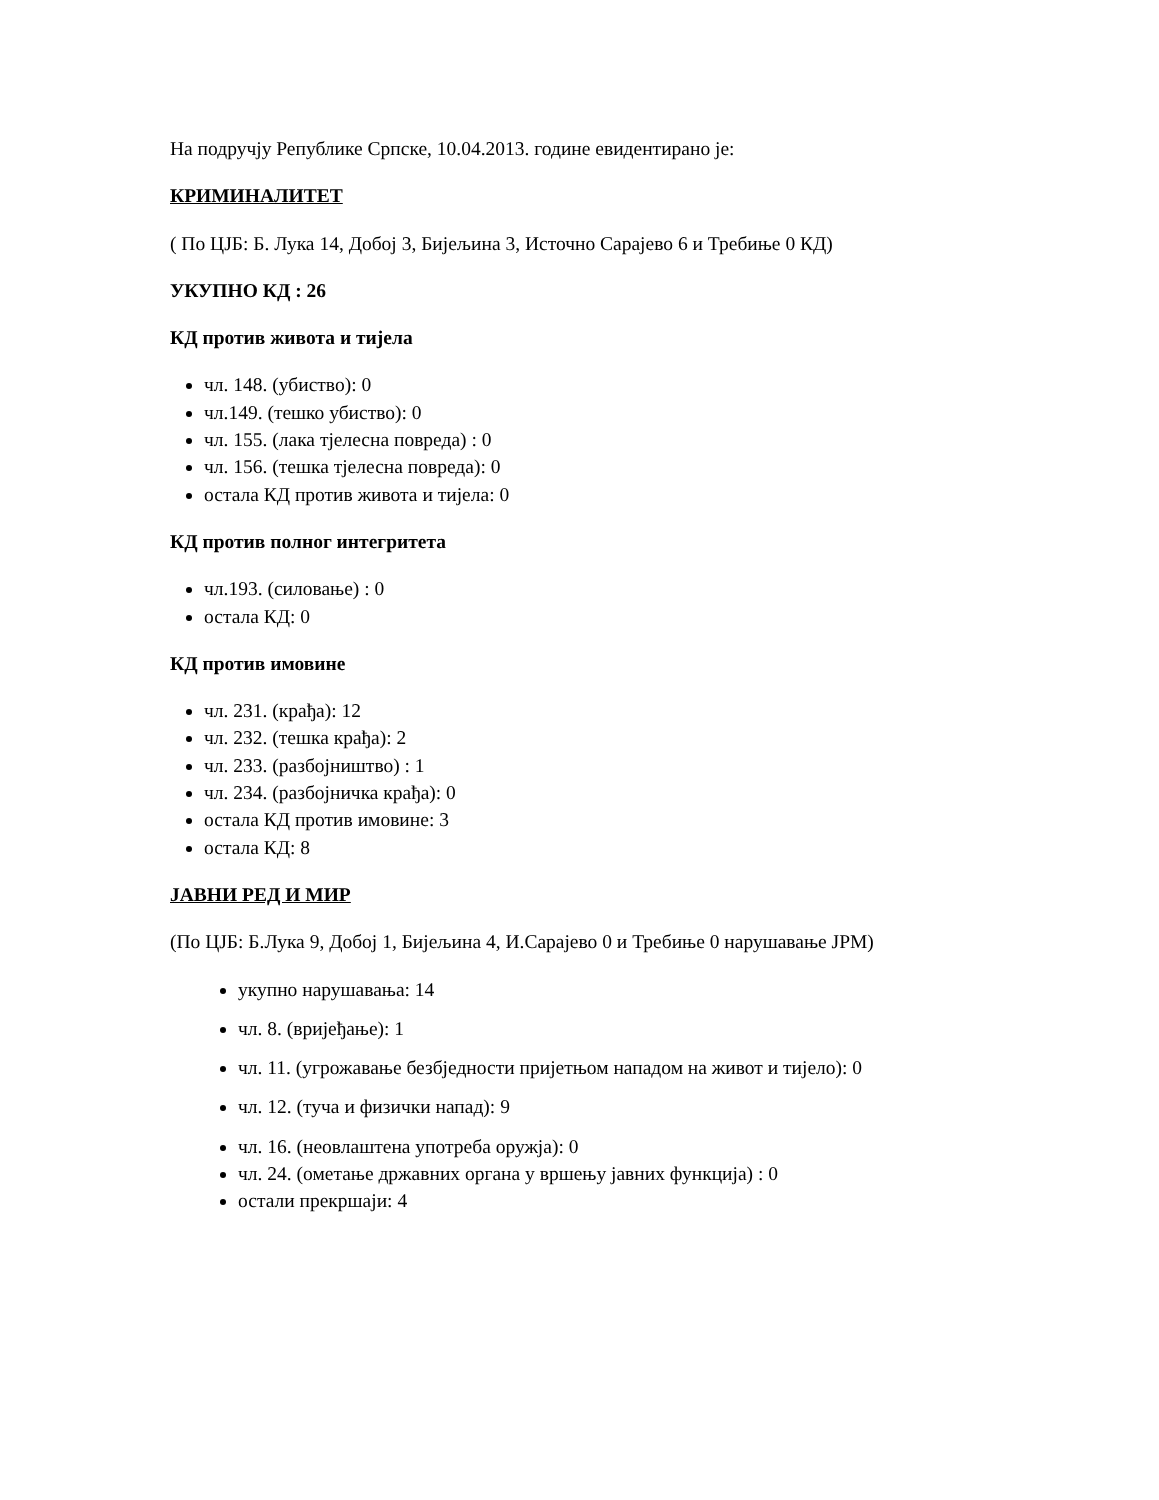На подручју Републике Српске, 10.04.2013. године евидентирано је:
КРИМИНАЛИТЕТ
( По ЦЈБ: Б. Лука 14, Добој 3, Бијељина 3, Источно Сарајево 6 и Требиње 0 КД)
УКУПНО КД : 26
КД против живота и тијела
чл. 148. (убиство): 0
чл.149. (тешко убиство): 0
чл. 155. (лака тјелесна повреда) : 0
чл. 156. (тешка тјелесна повреда): 0
остала КД против живота и тијела: 0
КД против полног интегритета
чл.193. (силовање) : 0
остала КД: 0
КД против имовине
чл. 231. (крађа): 12
чл. 232. (тешка крађа): 2
чл. 233. (разбојништво) : 1
чл. 234. (разбојничка крађа): 0
остала КД против имовине: 3
остала КД: 8
ЈАВНИ РЕД И МИР
(По ЦЈБ: Б.Лука 9, Добој 1, Бијељина 4, И.Сарајево 0 и Требиње 0 нарушавање ЈРМ)
укупно нарушавања: 14
чл. 8. (вријеђање): 1
чл. 11. (угрожавање безбједности пријетњом нападом на живот и тијело): 0
чл. 12. (туча и физички напад): 9
чл. 16. (неовлаштена употреба оружја): 0
чл. 24. (ометање државних органа у вршењу јавних функција) : 0
остали прекршаји: 4